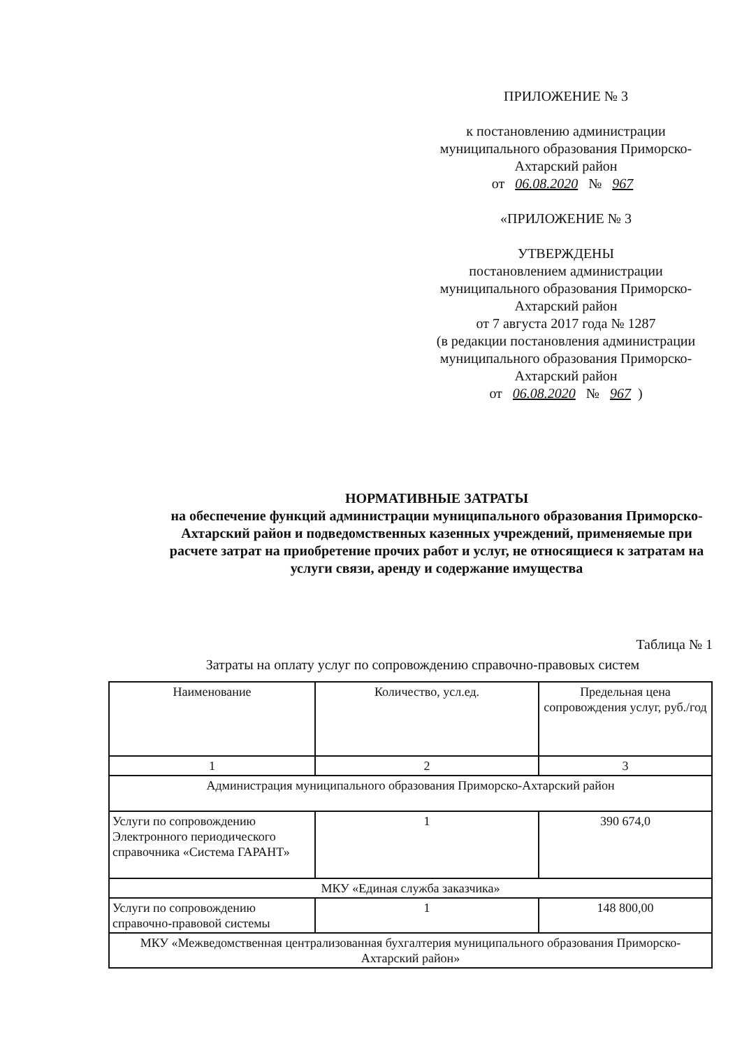ПРИЛОЖЕНИЕ № 3
к постановлению администрации муниципального образования Приморско-Ахтарский район
от 06.08.2020 № 967
«ПРИЛОЖЕНИЕ № 3
УТВЕРЖДЕНЫ
постановлением администрации муниципального образования Приморско-Ахтарский район
от 7 августа 2017 года № 1287
(в редакции постановления администрации муниципального образования Приморско-Ахтарский район
от 06.08.2020 № 967)
НОРМАТИВНЫЕ ЗАТРАТЫ
на обеспечение функций администрации муниципального образования Приморско-Ахтарский район и подведомственных казенных учреждений, применяемые при расчете затрат на приобретение прочих работ и услуг, не относящиеся к затратам на услуги связи, аренду и содержание имущества
Таблица № 1
Затраты на оплату услуг по сопровождению справочно-правовых систем
| Наименование | Количество, усл.ед. | Предельная цена сопровождения услуг, руб./год |
| --- | --- | --- |
| 1 | 2 | 3 |
| Администрация муниципального образования Приморско-Ахтарский район | | |
| Услуги по сопровождению Электронного периодического справочника «Система ГАРАНТ» | 1 | 390 674,0 |
| МКУ «Единая служба заказчика» | | |
| Услуги по сопровождению справочно-правовой системы | 1 | 148 800,00 |
| МКУ «Межведомственная централизованная бухгалтерия муниципального образования Приморско-Ахтарский район» | | |